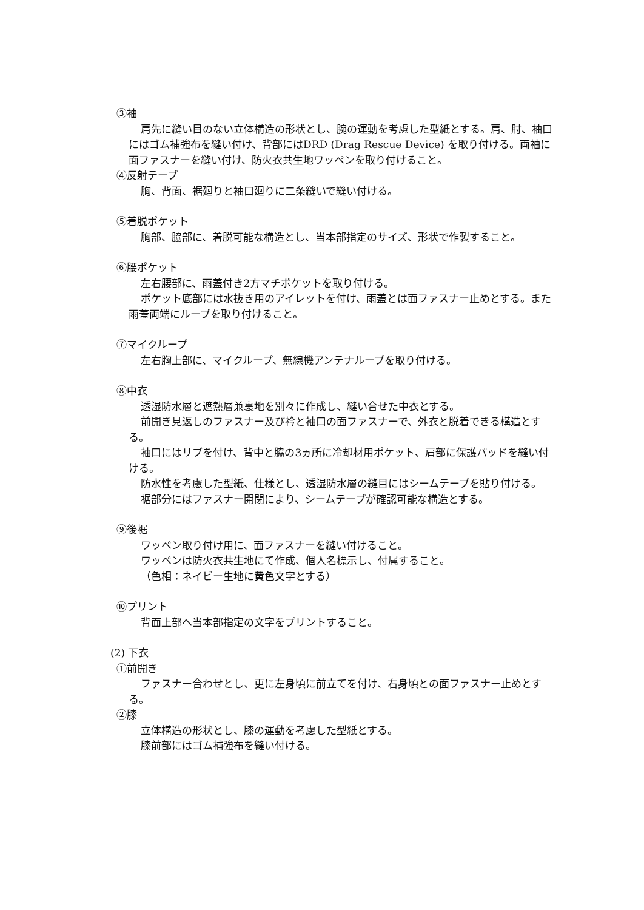③袖
肩先に縫い目のない立体構造の形状とし、腕の運動を考慮した型紙とする。肩、肘、袖口にはゴム補強布を縫い付け、背部にはDRD (Drag Rescue Device) を取り付ける。両袖に面ファスナーを縫い付け、防火衣共生地ワッペンを取り付けること。
④反射テープ
胸、背面、裾廻りと袖口廻りに二条縫いで縫い付ける。
⑤着脱ポケット
胸部、脇部に、着脱可能な構造とし、当本部指定のサイズ、形状で作製すること。
⑥腰ポケット
左右腰部に、雨蓋付き2方マチポケットを取り付ける。
ポケット底部には水抜き用のアイレットを付け、雨蓋とは面ファスナー止めとする。また雨蓋両端にループを取り付けること。
⑦マイクループ
左右胸上部に、マイクループ、無線機アンテナループを取り付ける。
⑧中衣
透湿防水層と遮熱層兼裏地を別々に作成し、縫い合せた中衣とする。
前開き見返しのファスナー及び衿と袖口の面ファスナーで、外衣と脱着できる構造とする。
袖口にはリブを付け、背中と脇の3ヵ所に冷却材用ポケット、肩部に保護パッドを縫い付ける。
防水性を考慮した型紙、仕様とし、透湿防水層の縫目にはシームテープを貼り付ける。
裾部分にはファスナー開閉により、シームテープが確認可能な構造とする。
⑨後裾
ワッペン取り付け用に、面ファスナーを縫い付けること。
ワッペンは防火衣共生地にて作成、個人名標示し、付属すること。
（色相：ネイビー生地に黄色文字とする）
⑩プリント
背面上部へ当本部指定の文字をプリントすること。
(2) 下衣
①前開き
ファスナー合わせとし、更に左身頃に前立てを付け、右身頃との面ファスナー止めとする。
②膝
立体構造の形状とし、膝の運動を考慮した型紙とする。
膝前部にはゴム補強布を縫い付ける。